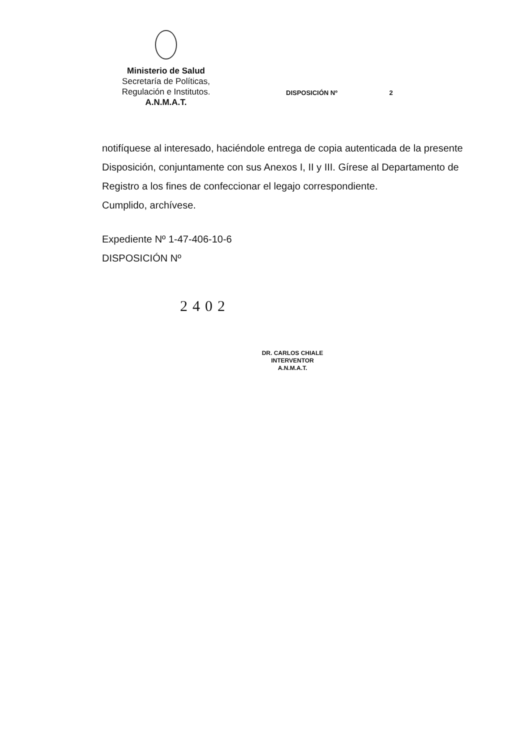Ministerio de Salud
Secretaría de Políticas,
Regulación e Institutos.
A.N.M.A.T.
DISPOSICIÓN Nº 2
notifíquese al interesado, haciéndole entrega de copia autenticada de la presente Disposición, conjuntamente con sus Anexos I, II y III. Gírese al Departamento de Registro a los fines de confeccionar el legajo correspondiente.
Cumplido, archívese.
Expediente Nº 1-47-406-10-6
DISPOSICIÓN Nº
2402
DR. CARLOS CHIALE
INTERVENTOR
A.N.M.A.T.